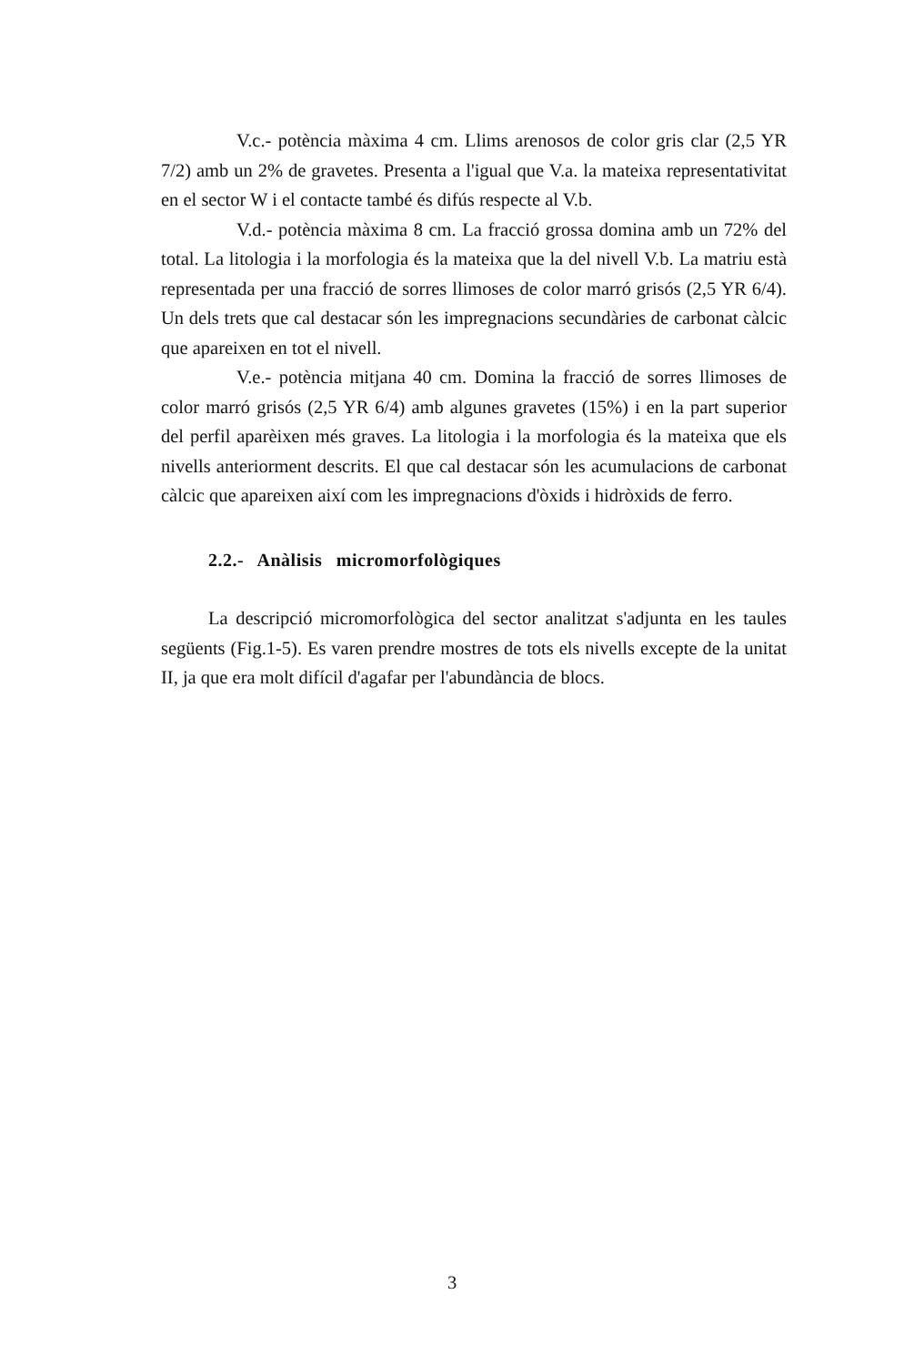V.c.- potència màxima 4 cm. Llims arenosos de color gris clar (2,5 YR 7/2) amb un 2% de gravetes. Presenta a l'igual que V.a. la mateixa representativitat en el sector W i el contacte també és difús respecte al V.b.
V.d.- potència màxima 8 cm. La fracció grossa domina amb un 72% del total. La litologia i la morfologia és la mateixa que la del nivell V.b. La matriu està representada per una fracció de sorres llimoses de color marró grisós (2,5 YR 6/4). Un dels trets que cal destacar són les impregnacions secundàries de carbonat càlcic que apareixen en tot el nivell.
V.e.- potència mitjana 40 cm. Domina la fracció de sorres llimoses de color marró grisós (2,5 YR 6/4) amb algunes gravetes (15%) i en la part superior del perfil aparèixen més graves. La litologia i la morfologia és la mateixa que els nivells anteriorment descrits. El que cal destacar són les acumulacions de carbonat càlcic que apareixen així com les impregnacions d'òxids i hidròxids de ferro.
2.2.- Anàlisis micromorfològiques
La descripció micromorfològica del sector analitzat s'adjunta en les taules següents (Fig.1-5). Es varen prendre mostres de tots els nivells excepte de la unitat II, ja que era molt difícil d'agafar per l'abundància de blocs.
3